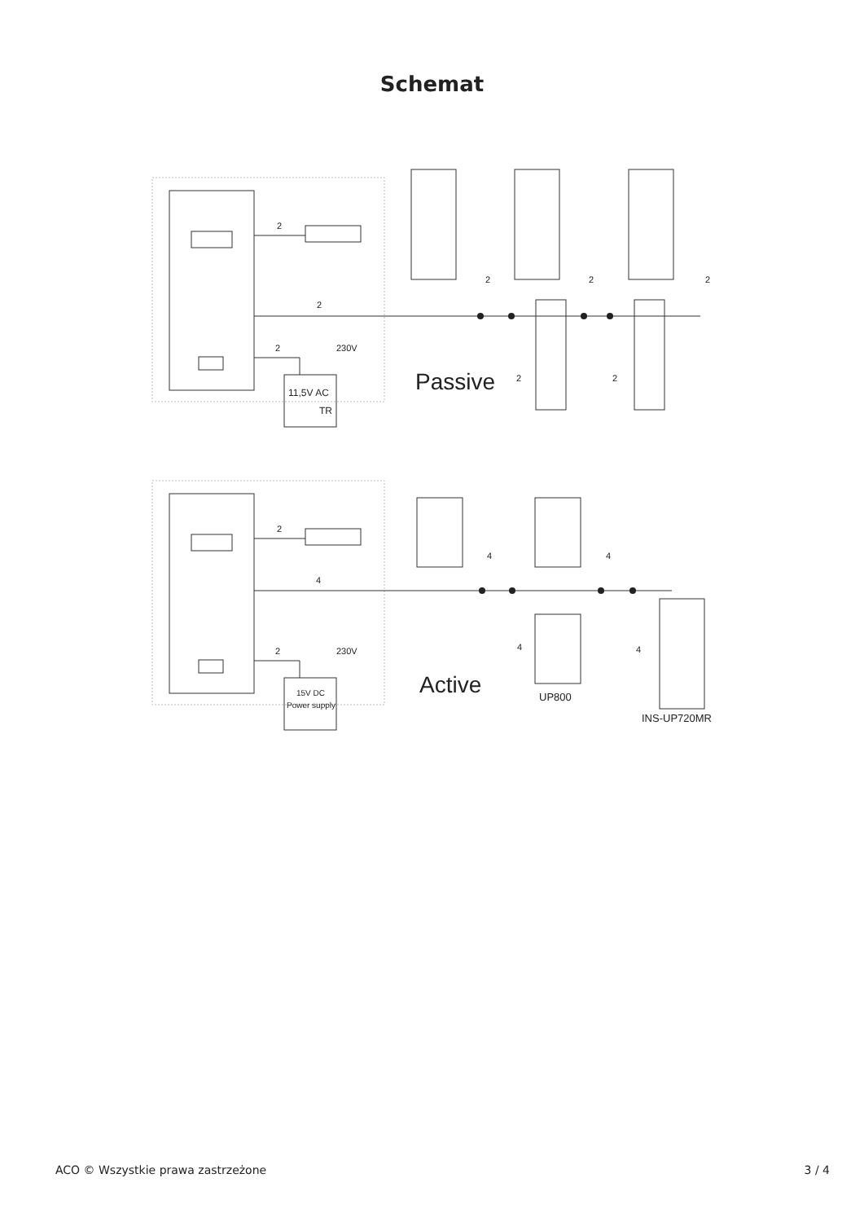Schemat
2
2
2
230V
11,5V AC
TR
Passive
2
2
2
2
2
2
4
2
230V
15V DC
Power supply
Active
4
4
4
4
UP800
INS-UP720MR
ACO © Wszystkie prawa zastrzeżone 3 / 4